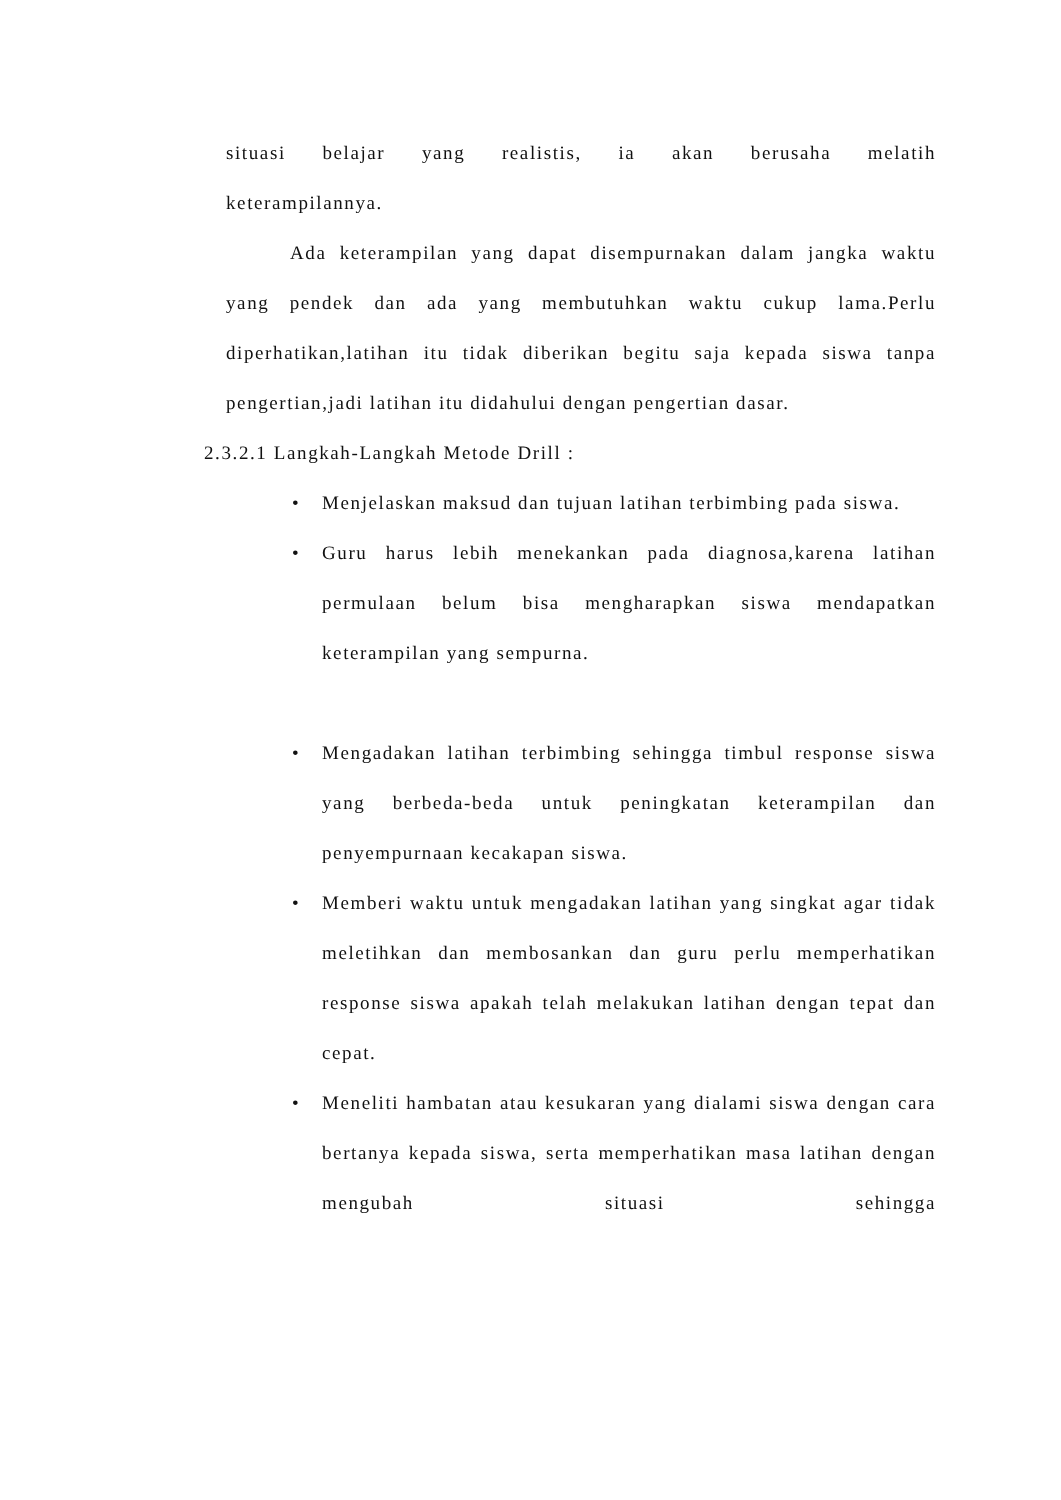situasi belajar yang realistis, ia akan berusaha melatih
keterampilannya.
Ada keterampilan yang dapat disempurnakan dalam jangka waktu yang pendek dan ada yang membutuhkan waktu cukup lama.Perlu diperhatikan,latihan itu tidak diberikan begitu saja kepada siswa tanpa pengertian,jadi latihan itu didahului dengan pengertian dasar.
2.3.2.1 Langkah-Langkah Metode Drill :
• Menjelaskan maksud dan tujuan latihan terbimbing pada siswa.
• Guru harus lebih menekankan pada diagnosa,karena latihan permulaan belum bisa mengharapkan siswa mendapatkan keterampilan yang sempurna.
• Mengadakan latihan terbimbing sehingga timbul response siswa yang berbeda-beda untuk peningkatan keterampilan dan penyempurnaan kecakapan siswa.
• Memberi waktu untuk mengadakan latihan yang singkat agar tidak meletihkan dan membosankan dan guru perlu memperhatikan response siswa apakah telah melakukan latihan dengan tepat dan cepat.
• Meneliti hambatan atau kesukaran yang dialami siswa dengan cara bertanya kepada siswa, serta memperhatikan masa latihan dengan mengubah situasi sehingga